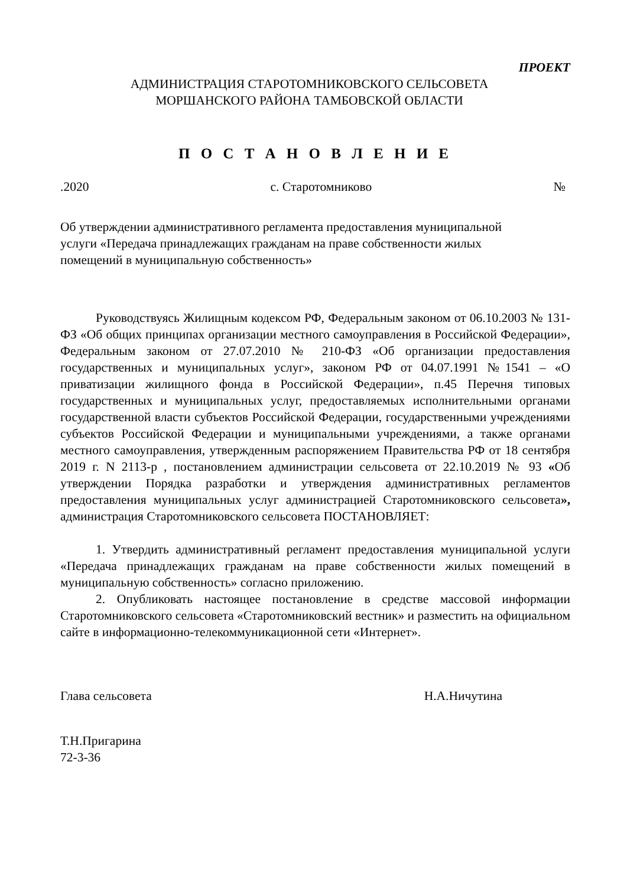ПРОЕКТ
АДМИНИСТРАЦИЯ СТАРОТОМНИКОВСКОГО СЕЛЬСОВЕТА
МОРШАНСКОГО РАЙОНА ТАМБОВСКОЙ ОБЛАСТИ
П О С Т А Н О В Л Е Н И Е
.2020 с. Старотомниково №
Об утверждении административного регламента предоставления муниципальной услуги «Передача принадлежащих гражданам на праве собственности жилых помещений в муниципальную собственность»
Руководствуясь Жилищным кодексом РФ, Федеральным законом от 06.10.2003 № 131-ФЗ «Об общих принципах организации местного самоуправления в Российской Федерации», Федеральным законом от 27.07.2010 № 210-ФЗ «Об организации предоставления государственных и муниципальных услуг», законом РФ от 04.07.1991 №1541 – «О приватизации жилищного фонда в Российской Федерации», п.45 Перечня типовых государственных и муниципальных услуг, предоставляемых исполнительными органами государственной власти субъектов Российской Федерации, государственными учреждениями субъектов Российской Федерации и муниципальными учреждениями, а также органами местного самоуправления, утвержденным распоряжением Правительства РФ от 18 сентября 2019 г. N 2113-р , постановлением администрации сельсовета от 22.10.2019 № 93 «Об утверждении Порядка разработки и утверждения административных регламентов предоставления муниципальных услуг администрацией Старотомниковского сельсовета», администрация Старотомниковского сельсовета ПОСТАНОВЛЯЕТ:
1. Утвердить административный регламент предоставления муниципальной услуги «Передача принадлежащих гражданам на праве собственности жилых помещений в муниципальную собственность» согласно приложению.
2. Опубликовать настоящее постановление в средстве массовой информации Старотомниковского сельсовета «Старотомниковский вестник» и разместить на официальном сайте в информационно-телекоммуникационной сети «Интернет».
Глава сельсовета Н.А.Ничутина
Т.Н.Пригарина
72-3-36